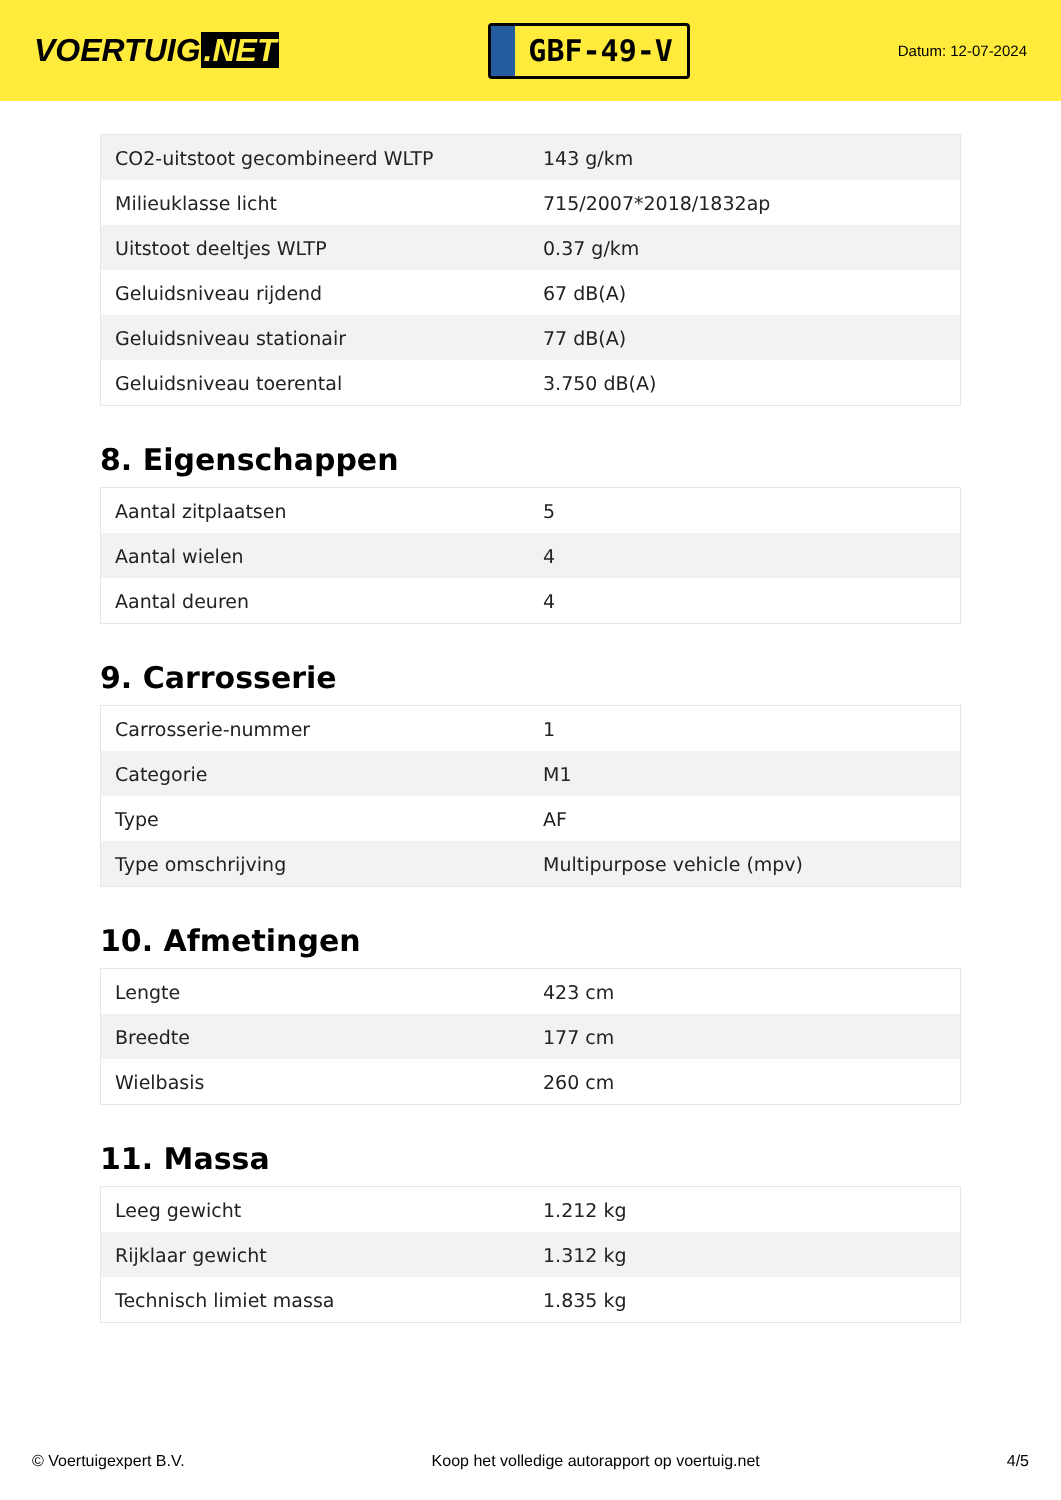VOERTUIG.NET
GBF-49-V
Datum: 12-07-2024
| CO2-uitstoot gecombineerd WLTP | 143 g/km |
| Milieuklasse licht | 715/2007*2018/1832ap |
| Uitstoot deeltjes WLTP | 0.37 g/km |
| Geluidsniveau rijdend | 67 dB(A) |
| Geluidsniveau stationair | 77 dB(A) |
| Geluidsniveau toerental | 3.750 dB(A) |
8. Eigenschappen
| Aantal zitplaatsen | 5 |
| Aantal wielen | 4 |
| Aantal deuren | 4 |
9. Carrosserie
| Carrosserie-nummer | 1 |
| Categorie | M1 |
| Type | AF |
| Type omschrijving | Multipurpose vehicle (mpv) |
10. Afmetingen
| Lengte | 423 cm |
| Breedte | 177 cm |
| Wielbasis | 260 cm |
11. Massa
| Leeg gewicht | 1.212 kg |
| Rijklaar gewicht | 1.312 kg |
| Technisch limiet massa | 1.835 kg |
© Voertuigexpert B.V. Koop het volledige autorapport op voertuig.net 4/5